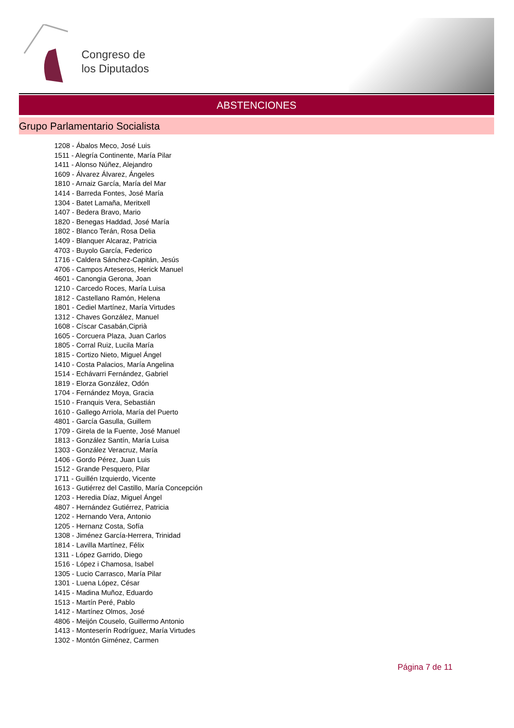Congreso de
los Diputados
ABSTENCIONES
Grupo Parlamentario Socialista
1208 - Ábalos Meco, José Luis
1511 - Alegría Continente, María Pilar
1411 - Alonso Núñez, Alejandro
1609 - Álvarez Álvarez, Ángeles
1810 - Arnaiz García, María del Mar
1414 - Barreda Fontes, José María
1304 - Batet Lamaña, Meritxell
1407 - Bedera Bravo, Mario
1820 - Benegas Haddad, José María
1802 - Blanco Terán, Rosa Delia
1409 - Blanquer Alcaraz, Patricia
4703 - Buyolo García, Federico
1716 - Caldera Sánchez-Capitán, Jesús
4706 - Campos Arteseros, Herick Manuel
4601 - Canongia Gerona, Joan
1210 - Carcedo Roces, María Luisa
1812 - Castellano Ramón, Helena
1801 - Cediel Martínez, María Virtudes
1312 - Chaves González, Manuel
1608 - Císcar Casabán,Ciprià
1605 - Corcuera Plaza, Juan Carlos
1805 - Corral Ruiz, Lucila María
1815 - Cortizo Nieto, Miguel Ángel
1410 - Costa Palacios, María Angelina
1514 - Echávarri Fernández, Gabriel
1819 - Elorza González, Odón
1704 - Fernández Moya, Gracia
1510 - Franquis Vera, Sebastián
1610 - Gallego Arriola, María del Puerto
4801 - García Gasulla, Guillem
1709 - Girela de la Fuente, José Manuel
1813 - González Santín, María Luisa
1303 - González Veracruz, María
1406 - Gordo Pérez, Juan Luis
1512 - Grande Pesquero, Pilar
1711 - Guillén Izquierdo, Vicente
1613 - Gutiérrez del Castillo, María Concepción
1203 - Heredia Díaz, Miguel Ángel
4807 - Hernández Gutiérrez, Patricia
1202 - Hernando Vera, Antonio
1205 - Hernanz Costa, Sofía
1308 - Jiménez García-Herrera, Trinidad
1814 - Lavilla Martínez, Félix
1311 - López Garrido, Diego
1516 - López i Chamosa, Isabel
1305 - Lucio Carrasco, María Pilar
1301 - Luena López, César
1415 - Madina Muñoz, Eduardo
1513 - Martín Peré, Pablo
1412 - Martínez Olmos, José
4806 - Meijón Couselo, Guillermo Antonio
1413 - Monteserín Rodríguez, María Virtudes
1302 - Montón Giménez, Carmen
Página 7 de 11